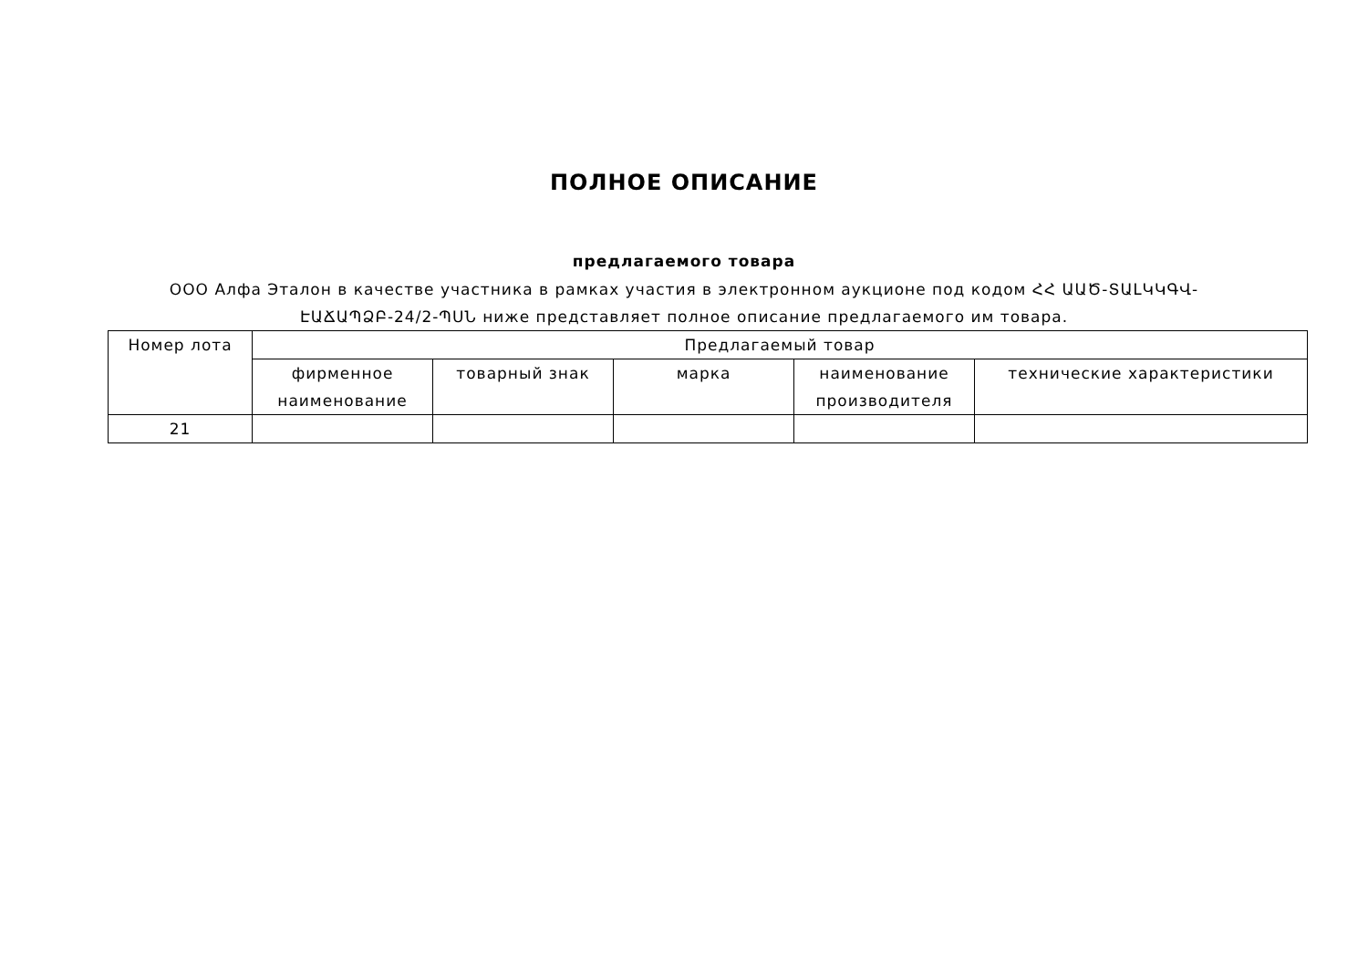ПОЛНОЕ ОПИСАНИЕ
предлагаемого товара
ООО Алфа Эталон в качестве участника в рамках участия в электронном аукционе под кодом ՀՀ ԱԱԾ-ՏԱԼԿԿԳՎ-ԷԱՃԱՊՁԲ-24/2-ՊՍՆ ниже представляет полное описание предлагаемого им товара.
| Номер лота | Предлагаемый товар | | | | |
| | фирменное наименование | товарный знак | марка | наименование производителя | технические характеристики |
| 21 | | | | | |